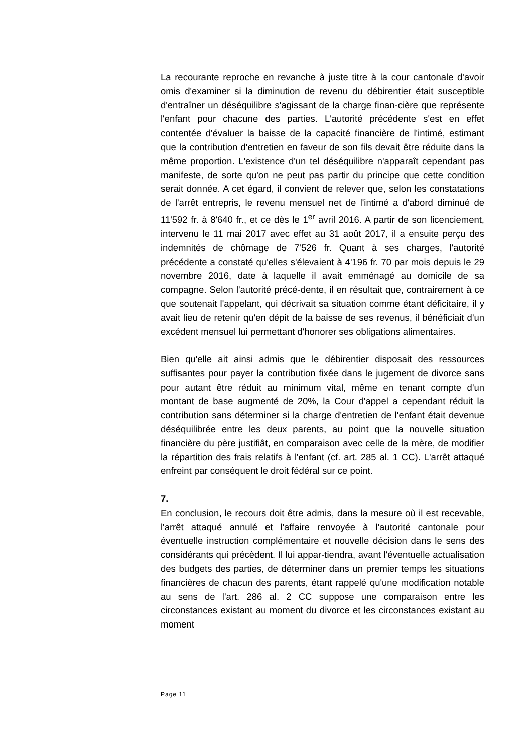La recourante reproche en revanche à juste titre à la cour cantonale d'avoir omis d'examiner si la diminution de revenu du débirentier était susceptible d'entraîner un déséquilibre s'agissant de la charge finan-cière que représente l'enfant pour chacune des parties. L'autorité précédente s'est en effet contentée d'évaluer la baisse de la capacité financière de l'intimé, estimant que la contribution d'entretien en faveur de son fils devait être réduite dans la même proportion. L'existence d'un tel déséquilibre n'apparaît cependant pas manifeste, de sorte qu'on ne peut pas partir du principe que cette condition serait donnée. A cet égard, il convient de relever que, selon les constatations de l'arrêt entrepris, le revenu mensuel net de l'intimé a d'abord diminué de 11'592 fr. à 8'640 fr., et ce dès le 1<sup>er</sup> avril 2016. A partir de son licenciement, intervenu le 11 mai 2017 avec effet au 31 août 2017, il a ensuite perçu des indemnités de chômage de 7'526 fr. Quant à ses charges, l'autorité précédente a constaté qu'elles s'élevaient à 4'196 fr. 70 par mois depuis le 29 novembre 2016, date à laquelle il avait emménagé au domicile de sa compagne. Selon l'autorité précé-dente, il en résultait que, contrairement à ce que soutenait l'appelant, qui décrivait sa situation comme étant déficitaire, il y avait lieu de retenir qu'en dépit de la baisse de ses revenus, il bénéficiait d'un excédent mensuel lui permettant d'honorer ses obligations alimentaires.
Bien qu'elle ait ainsi admis que le débirentier disposait des ressources suffisantes pour payer la contribution fixée dans le jugement de divorce sans pour autant être réduit au minimum vital, même en tenant compte d'un montant de base augmenté de 20%, la Cour d'appel a cependant réduit la contribution sans déterminer si la charge d'entretien de l'enfant était devenue déséquilibrée entre les deux parents, au point que la nouvelle situation financière du père justifiât, en comparaison avec celle de la mère, de modifier la répartition des frais relatifs à l'enfant (cf. art. 285 al. 1 CC). L'arrêt attaqué enfreint par conséquent le droit fédéral sur ce point.
7.
En conclusion, le recours doit être admis, dans la mesure où il est recevable, l'arrêt attaqué annulé et l'affaire renvoyée à l'autorité cantonale pour éventuelle instruction complémentaire et nouvelle décision dans le sens des considérants qui précèdent. Il lui appar-tiendra, avant l'éventuelle actualisation des budgets des parties, de déterminer dans un premier temps les situations financières de chacun des parents, étant rappelé qu'une modification notable au sens de l'art. 286 al. 2 CC suppose une comparaison entre les circonstances existant au moment du divorce et les circonstances existant au moment
Page 11